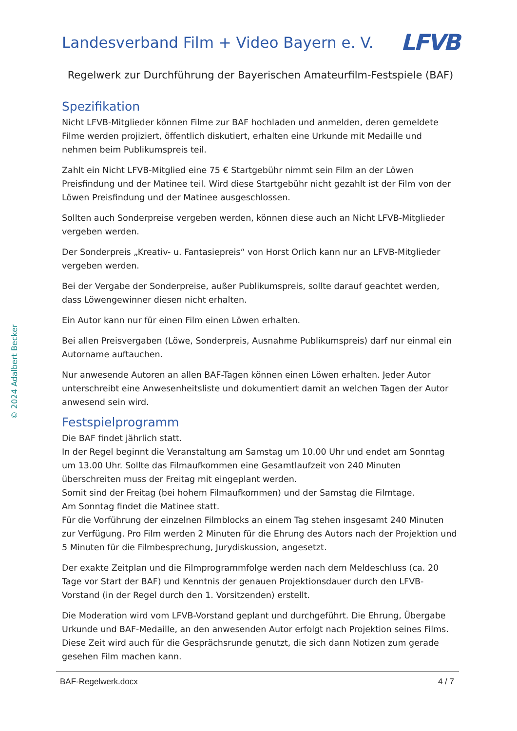Landesverband Film + Video Bayern e. V.
LFVB
Regelwerk zur Durchführung der Bayerischen Amateurfilm-Festspiele (BAF)
Spezifikation
Nicht LFVB-Mitglieder können Filme zur BAF hochladen und anmelden, deren gemeldete Filme werden projiziert, öffentlich diskutiert, erhalten eine Urkunde mit Medaille und nehmen beim Publikumspreis teil.
Zahlt ein Nicht LFVB-Mitglied eine 75 € Startgebühr nimmt sein Film an der Löwen Preisfindung und der Matinee teil. Wird diese Startgebühr nicht gezahlt ist der Film von der Löwen Preisfindung und der Matinee ausgeschlossen.
Sollten auch Sonderpreise vergeben werden, können diese auch an Nicht LFVB-Mitglieder vergeben werden.
Der Sonderpreis „Kreativ- u. Fantasiepreis“ von Horst Orlich kann nur an LFVB-Mitglieder vergeben werden.
Bei der Vergabe der Sonderpreise, außer Publikumspreis, sollte darauf geachtet werden, dass Löwengewinner diesen nicht erhalten.
Ein Autor kann nur für einen Film einen Löwen erhalten.
Bei allen Preisvergaben (Löwe, Sonderpreis, Ausnahme Publikumspreis) darf nur einmal ein Autorname auftauchen.
Nur anwesende Autoren an allen BAF-Tagen können einen Löwen erhalten. Jeder Autor unterschreibt eine Anwesenheitsliste und dokumentiert damit an welchen Tagen der Autor anwesend sein wird.
Festspielprogramm
Die BAF findet jährlich statt.
In der Regel beginnt die Veranstaltung am Samstag um 10.00 Uhr und endet am Sonntag um 13.00 Uhr. Sollte das Filmaufkommen eine Gesamtlaufzeit von 240 Minuten überschreiten muss der Freitag mit eingeplant werden.
Somit sind der Freitag (bei hohem Filmaufkommen) und der Samstag die Filmtage.
Am Sonntag findet die Matinee statt.
Für die Vorführung der einzelnen Filmblocks an einem Tag stehen insgesamt 240 Minuten zur Verfügung. Pro Film werden 2 Minuten für die Ehrung des Autors nach der Projektion und 5 Minuten für die Filmbesprechung, Jurydiskussion, angesetzt.
Der exakte Zeitplan und die Filmprogrammfolge werden nach dem Meldeschluss (ca. 20 Tage vor Start der BAF) und Kenntnis der genauen Projektionsdauer durch den LFVB-Vorstand (in der Regel durch den 1. Vorsitzenden) erstellt.
Die Moderation wird vom LFVB-Vorstand geplant und durchgeführt. Die Ehrung, Übergabe Urkunde und BAF-Medaille, an den anwesenden Autor erfolgt nach Projektion seines Films. Diese Zeit wird auch für die Gesprächsrunde genutzt, die sich dann Notizen zum gerade gesehen Film machen kann.
BAF-Regelwerk.docx 4 / 7
© 2024 Adalbert Becker